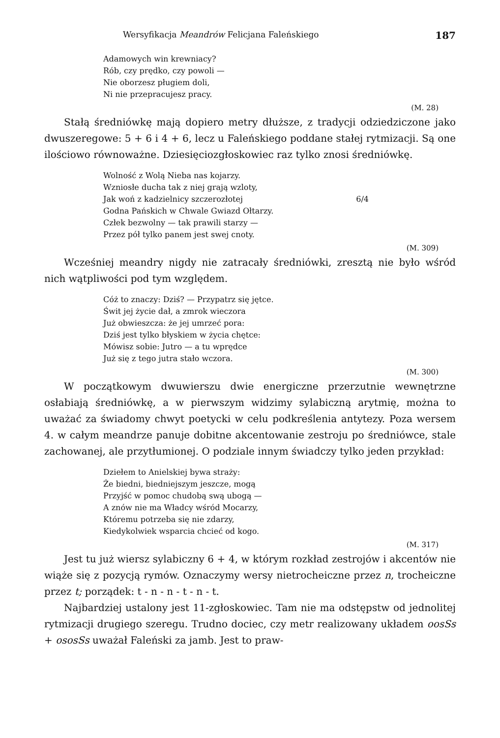Wersyfikacja Meandrów Felicjana Faleńskiego 187
Adamowych win krewniacy?
Rób, czy prędko, czy powoli —
Nie oborzesz pługiem doli,
Ni nie przepracujesz pracy.
(M. 28)
Stałą średniówkę mają dopiero metry dłuższe, z tradycji odziedziczone jako dwuszeregowe: 5 + 6 i 4 + 6, lecz u Faleńskiego poddane stałej rytmizacji. Są one ilościowo równoważne. Dziesięciozgłoskowiec raz tylko znosi średniówkę.
Wolność z Wolą Nieba nas kojarzy.
Wzniosłe ducha tak z niej grają wzloty,
Jak woń z kadzielnicy szczerozłotej 6/4
Godna Pańskich w Chwale Gwiazd Ołtarzy.
Człek bezwolny — tak prawili starzy —
Przez pół tylko panem jest swej cnoty.
(M. 309)
Wcześniej meandry nigdy nie zatracały średniówki, zresztą nie było wśród nich wątpliwości pod tym względem.
Cóż to znaczy: Dziś? — Przypatrz się jętce.
Świt jej życie dał, a zmrok wieczora
Już obwieszcza: że jej umrzeć pora:
Dziś jest tylko błyskiem w życia chętce:
Mówisz sobie: Jutro — a tu wprędce
Już się z tego jutra stało wczora.
(M. 300)
W początkowym dwuwierszu dwie energiczne przerzutnie wewnętrzne osłabiają średniówkę, a w pierwszym widzimy sylabiczną arytmię, można to uważać za świadomy chwyt poetycki w celu podkreślenia antytezy. Poza wersem 4. w całym meandrze panuje dobitne akcentowanie zestroju po średniówce, stale zachowanej, ale przytłumionej. O podziale innym świadczy tylko jeden przykład:
Dziełem to Anielskiej bywa straży:
Że biedni, biedniejszym jeszcze, mogą
Przyjść w pomoc chudobą swą ubogą —
A znów nie ma Władcy wśród Mocarzy,
Któremu potrzeba się nie zdarzy,
Kiedykolwiek wsparcia chcieć od kogo.
(M. 317)
Jest tu już wiersz sylabiczny 6 + 4, w którym rozkład zestrojów i akcentów nie wiąże się z pozycją rymów. Oznaczymy wersy nietrocheiczne przez n, trocheiczne przez t; porządek: t - n - n - t - n - t.
Najbardziej ustalony jest 11-zgłoskowiec. Tam nie ma odstępstw od jednolitej rytmizacji drugiego szeregu. Trudno dociec, czy metr realizowany układem oosSs + ososSs uważał Faleński za jamb. Jest to praw-